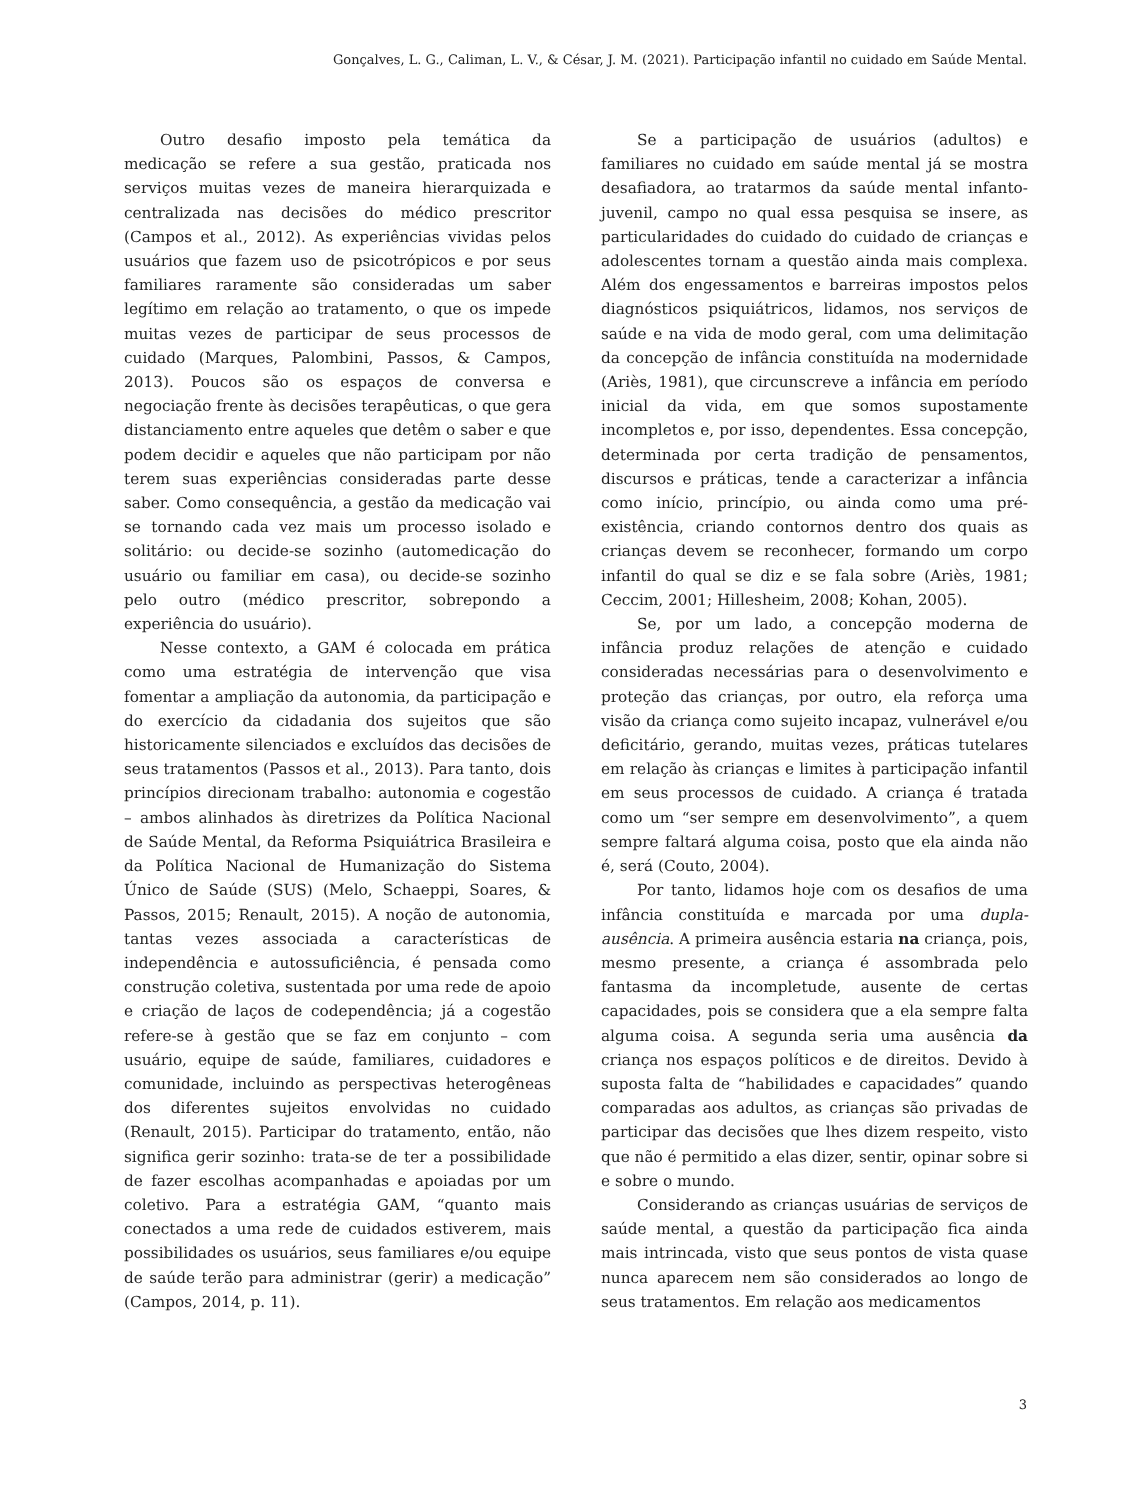Gonçalves, L. G., Caliman, L. V., & César, J. M. (2021). Participação infantil no cuidado em Saúde Mental.
Outro desafio imposto pela temática da medicação se refere a sua gestão, praticada nos serviços muitas vezes de maneira hierarquizada e centralizada nas decisões do médico prescritor (Campos et al., 2012). As experiências vividas pelos usuários que fazem uso de psicotrópicos e por seus familiares raramente são consideradas um saber legítimo em relação ao tratamento, o que os impede muitas vezes de participar de seus processos de cuidado (Marques, Palombini, Passos, & Campos, 2013). Poucos são os espaços de conversa e negociação frente às decisões terapêuticas, o que gera distanciamento entre aqueles que detêm o saber e que podem decidir e aqueles que não participam por não terem suas experiências consideradas parte desse saber. Como consequência, a gestão da medicação vai se tornando cada vez mais um processo isolado e solitário: ou decide-se sozinho (automedicação do usuário ou familiar em casa), ou decide-se sozinho pelo outro (médico prescritor, sobrepondo a experiência do usuário).
Nesse contexto, a GAM é colocada em prática como uma estratégia de intervenção que visa fomentar a ampliação da autonomia, da participação e do exercício da cidadania dos sujeitos que são historicamente silenciados e excluídos das decisões de seus tratamentos (Passos et al., 2013). Para tanto, dois princípios direcionam trabalho: autonomia e cogestão – ambos alinhados às diretrizes da Política Nacional de Saúde Mental, da Reforma Psiquiátrica Brasileira e da Política Nacional de Humanização do Sistema Único de Saúde (SUS) (Melo, Schaeppi, Soares, & Passos, 2015; Renault, 2015). A noção de autonomia, tantas vezes associada a características de independência e autossuficiência, é pensada como construção coletiva, sustentada por uma rede de apoio e criação de laços de codependência; já a cogestão refere-se à gestão que se faz em conjunto – com usuário, equipe de saúde, familiares, cuidadores e comunidade, incluindo as perspectivas heterogêneas dos diferentes sujeitos envolvidas no cuidado (Renault, 2015). Participar do tratamento, então, não significa gerir sozinho: trata-se de ter a possibilidade de fazer escolhas acompanhadas e apoiadas por um coletivo. Para a estratégia GAM, “quanto mais conectados a uma rede de cuidados estiverem, mais possibilidades os usuários, seus familiares e/ou equipe de saúde terão para administrar (gerir) a medicação” (Campos, 2014, p. 11).
Se a participação de usuários (adultos) e familiares no cuidado em saúde mental já se mostra desafiadora, ao tratarmos da saúde mental infanto-juvenil, campo no qual essa pesquisa se insere, as particularidades do cuidado do cuidado de crianças e adolescentes tornam a questão ainda mais complexa. Além dos engessamentos e barreiras impostos pelos diagnósticos psiquiátricos, lidamos, nos serviços de saúde e na vida de modo geral, com uma delimitação da concepção de infância constituída na modernidade (Ariès, 1981), que circunscreve a infância em período inicial da vida, em que somos supostamente incompletos e, por isso, dependentes. Essa concepção, determinada por certa tradição de pensamentos, discursos e práticas, tende a caracterizar a infância como início, princípio, ou ainda como uma pré-existência, criando contornos dentro dos quais as crianças devem se reconhecer, formando um corpo infantil do qual se diz e se fala sobre (Ariès, 1981; Ceccim, 2001; Hillesheim, 2008; Kohan, 2005).
Se, por um lado, a concepção moderna de infância produz relações de atenção e cuidado consideradas necessárias para o desenvolvimento e proteção das crianças, por outro, ela reforça uma visão da criança como sujeito incapaz, vulnerável e/ou deficitário, gerando, muitas vezes, práticas tutelares em relação às crianças e limites à participação infantil em seus processos de cuidado. A criança é tratada como um “ser sempre em desenvolvimento”, a quem sempre faltará alguma coisa, posto que ela ainda não é, será (Couto, 2004).
Por tanto, lidamos hoje com os desafios de uma infância constituída e marcada por uma dupla-ausência. A primeira ausência estaria na criança, pois, mesmo presente, a criança é assombrada pelo fantasma da incompletude, ausente de certas capacidades, pois se considera que a ela sempre falta alguma coisa. A segunda seria uma ausência da criança nos espaços políticos e de direitos. Devido à suposta falta de “habilidades e capacidades” quando comparadas aos adultos, as crianças são privadas de participar das decisões que lhes dizem respeito, visto que não é permitido a elas dizer, sentir, opinar sobre si e sobre o mundo.
Considerando as crianças usuárias de serviços de saúde mental, a questão da participação fica ainda mais intrincada, visto que seus pontos de vista quase nunca aparecem nem são considerados ao longo de seus tratamentos. Em relação aos medicamentos
3